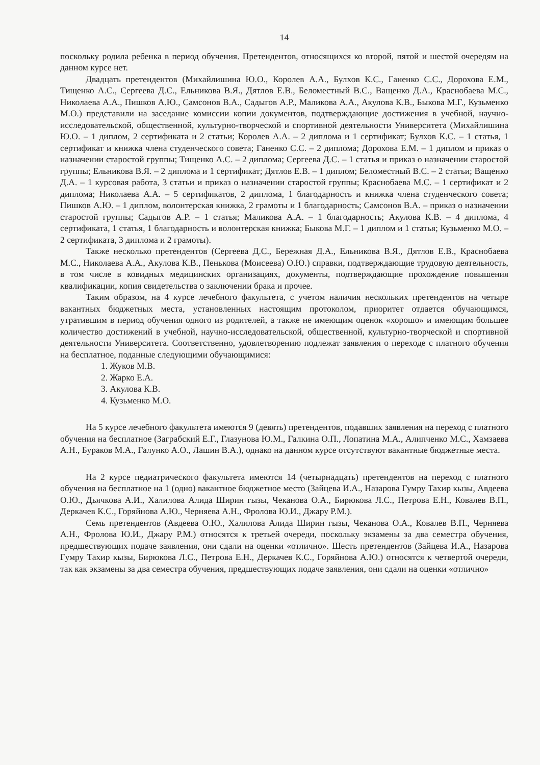14
поскольку родила ребенка в период обучения. Претендентов, относящихся ко второй, пятой и шестой очередям на данном курсе нет.
Двадцать претендентов (Михайлишина Ю.О., Королев А.А., Булхов К.С., Ганенко С.С., Дорохова Е.М., Тищенко А.С., Сергеева Д.С., Ельникова В.Я., Дятлов Е.В., Беломестный В.С., Ващенко Д.А., Краснобаева М.С., Николаева А.А., Пишков А.Ю., Самсонов В.А., Садыгов А.Р., Маликова А.А., Акулова К.В., Быкова М.Г., Кузьменко М.О.) представили на заседание комиссии копии документов, подтверждающие достижения в учебной, научно-исследовательской, общественной, культурно-творческой и спортивной деятельности Университета (Михайлишина Ю.О. – 1 диплом, 2 сертификата и 2 статьи; Королев А.А. – 2 диплома и 1 сертификат; Булхов К.С. – 1 статья, 1 сертификат и книжка члена студенческого совета; Ганенко С.С. – 2 диплома; Дорохова Е.М. – 1 диплом и приказ о назначении старостой группы; Тищенко А.С. – 2 диплома; Сергеева Д.С. – 1 статья и приказ о назначении старостой группы; Ельникова В.Я. – 2 диплома и 1 сертификат; Дятлов Е.В. – 1 диплом; Беломестный В.С. – 2 статьи; Ващенко Д.А. – 1 курсовая работа, 3 статьи и приказ о назначении старостой группы; Краснобаева М.С. – 1 сертификат и 2 диплома; Николаева А.А. – 5 сертификатов, 2 диплома, 1 благодарность и книжка члена студенческого совета; Пишков А.Ю. – 1 диплом, волонтерская книжка, 2 грамоты и 1 благодарность; Самсонов В.А. – приказ о назначении старостой группы; Садыгов А.Р. – 1 статья; Маликова А.А. – 1 благодарность; Акулова К.В. – 4 диплома, 4 сертификата, 1 статья, 1 благодарность и волонтерская книжка; Быкова М.Г. – 1 диплом и 1 статья; Кузьменко М.О. – 2 сертификата, 3 диплома и 2 грамоты).
Также несколько претендентов (Сергеева Д.С., Бережная Д.А., Ельникова В.Я., Дятлов Е.В., Краснобаева М.С., Николаева А.А., Акулова К.В., Пенькова (Моисеева) О.Ю.) справки, подтверждающие трудовую деятельность, в том числе в ковидных медицинских организациях, документы, подтверждающие прохождение повышения квалификации, копия свидетельства о заключении брака и прочее.
Таким образом, на 4 курсе лечебного факультета, с учетом наличия нескольких претендентов на четыре вакантных бюджетных места, установленных настоящим протоколом, приоритет отдается обучающимся, утратившим в период обучения одного из родителей, а также не имеющим оценок «хорошо» и имеющим большее количество достижений в учебной, научно-исследовательской, общественной, культурно-творческой и спортивной деятельности Университета. Соответственно, удовлетворению подлежат заявления о переходе с платного обучения на бесплатное, поданные следующими обучающимися:
1. Жуков М.В.
2. Жарко Е.А.
3. Акулова К.В.
4. Кузьменко М.О.
На 5 курсе лечебного факультета имеются 9 (девять) претендентов, подавших заявления на переход с платного обучения на бесплатное (Заграбский Е.Г., Глазунова Ю.М., Галкина О.П., Лопатина М.А., Алипченко М.С., Хамзаева А.Н., Бураков М.А., Галунко А.О., Лашин В.А.), однако на данном курсе отсутствуют вакантные бюджетные места.
На 2 курсе педиатрического факультета имеются 14 (четырнадцать) претендентов на переход с платного обучения на бесплатное на 1 (одно) вакантное бюджетное место (Зайцева И.А., Назарова Гумру Тахир кызы, Авдеева О.Ю., Дьячкова А.И., Халилова Алида Ширин гызы, Чеканова О.А., Бирюкова Л.С., Петрова Е.Н., Ковалев В.П., Деркачев К.С., Горяйнова А.Ю., Черняева А.Н., Фролова Ю.И., Джару Р.М.).
Семь претендентов (Авдеева О.Ю., Халилова Алида Ширин гызы, Чеканова О.А., Ковалев В.П., Черняева А.Н., Фролова Ю.И., Джару Р.М.) относятся к третьей очереди, поскольку экзамены за два семестра обучения, предшествующих подаче заявления, они сдали на оценки «отлично». Шесть претендентов (Зайцева И.А., Назарова Гумру Тахир кызы, Бирюкова Л.С., Петрова Е.Н., Деркачев К.С., Горяйнова А.Ю.) относятся к четвертой очереди, так как экзамены за два семестра обучения, предшествующих подаче заявления, они сдали на оценки «отлично»